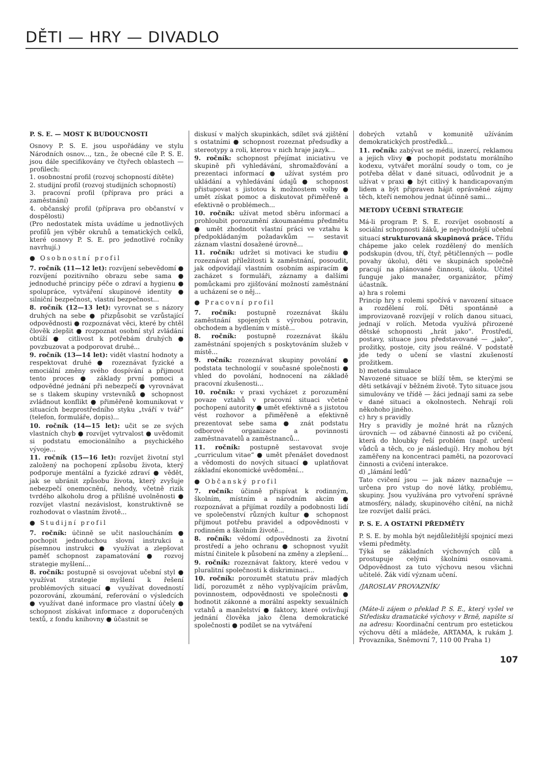DĚTI — HRY — DIVADLO
P. S. E. — MOST K BUDOUCNOSTI
Osnovy P. S. E. jsou uspořádány ve stylu Národních osnov..., tzn., že obecné cíle P. S. E. jsou dále specifikovány ve čtyřech oblastech — profilech:
1. osobnostní profil (rozvoj schopností dítěte)
2. studijní profil (rozvoj studijních schopností)
3. pracovní profil (příprava pro práci a zaměstnání)
4. občanský profil (příprava pro občanství v dospělosti)
(Pro nedostatek místa uvádíme u jednotlivých profilů jen výběr okruhů a tematických celků, které osnovy P. S. E. pro jednotlivé ročníky navrhují.)
● Osobnostní profil
7. ročník (11—12 let): rozvíjení sebevědomí ● rozvíjení pozitivního obrazu sebe sama ● jednoduché principy péče o zdraví a hygienu ● spolupráce, vytváření skupinové identity ● silniční bezpečnost, vlastní bezpečnost...
8. ročník (12—13 let): vyrovnat se s názory druhých na sebe ● přizpůsobit se vzrůstající odpovědnosti ● rozpoznávat věci, které by chtěl člověk zlepšit ● rozpoznat osobní styl zvládání obtíží ● citlivost k potřebám druhých ● povzbuzovat a podporovat druhé...
9. ročník (13—14 let): vidět vlastní hodnoty a respektovat druhé ● rozeznávat fyzické a emociální změny svého dospívání a přijmout tento proces ● základy první pomoci a odpovědné jednání při nebezpečí ● vyrovnávat se s tlakem skupiny vrstevníků ● schopnost zvládnout konflikt ● přiměřeně komunikovat v situacích bezprostředního styku „tváří v tvář“ (telefon, formuláře, dopis)...
10. ročník (14—15 let): učit se ze svých vlastních chyb ● rozvíjet vytrvalost ● uvědomit si podstatu emocionálního a psychického vývoje...
11. ročník (15—16 let): rozvíjet životní styl založený na pochopení způsobu života, který podporuje mentální a fyzické zdraví ● vědět, jak se ubránit způsobu života, který zvyšuje nebezpečí onemocnění, nehody, včetně rizik tvrdého alkoholu drog a přílišné uvolněnosti ● rozvíjet vlastní nezávislost, konstruktivně se rozhodovat o vlastním životě...
● Studijní profil
7. ročník: účinně se učit nasloucháním ● pochopit jednoduchou slovní instrukci a písemnou instrukci ● využívat a zlepšovat paměť schopnost zapamatování ● rozvoj strategie myšlení...
8. ročník: postupně si osvojovat učební styl ● využívat strategie myšlení k řešení problémových situací ● využívat dovedností pozorování, zkoumání, referování o výsledcích ● využívat dané informace pro vlastní účely ● schopnost získávat informace z doporučených textů, z fondu knihovny ● účastnit se
diskusí v malých skupinkách, sdílet svá zjištění s ostatními ● schopnost rozeznat předsudky a stereotypy a roli, kterou v nich hraje jazyk...
9. ročník: schopnost přejímat iniciativu ve skupině při vyhledávání, shromažďování a prezentaci informací ● užívat systém pro ukládání a vyhledávání údajů ● schopnost přistupovat s jistotou k možnostem volby ● umět získat pomoc a diskutovat přiměřeně a efektivně o problémech...
10. ročník: užívat metod sběru informací a prohloubit porozumění zkoumanému předmětu ● umět zhodnotit vlastní práci ve vztahu k předpokládaným požadavkům — sestavit záznam vlastní dosažené úrovně...
11. ročník: udržet si motivaci ke studiu ● rozeznávat příležitosti k zaměstnání, posoudit, jak odpovídají vlastním osobním aspiracím ● zacházet s formuláři, záznamy a dalšími pomůckami pro zjišťování možností zaměstnání a ucházení se o něj...
● Pracovní profil
7. ročník: postupně rozeznávat škálu zaměstnání spojených s výrobou potravin, obchodem a bydlením v místě...
8. ročník: postupně rozeznávat škálu zaměstnání spojených s poskytováním služeb v místě...
9. ročník: rozeznávat skupiny povolání ● podstata technologií v současné společnosti ● vhled do povolání, hodnocení na základě pracovní zkušenosti...
10. ročník: v praxi vycházet z porozumění povaze vztahů v pracovní situaci včetně pochopení autority ● umět efektivně a s jistotou vést rozhovor a přiměřeně a efektivně prezentovat sebe sama ● znát podstatu odborové organizace a povinnosti zaměstnavatelů a zaměstnanců...
11. ročník: postupně sestavovat svoje „curriculum vitae“ ● umět přenášet dovednost a vědomosti do nových situací ● uplatňovat základní ekonomické uvědomění...
● Občanský profil
7. ročník: účinně přispívat k rodinným, školním, místním a národním akcím ● rozpoznávat a přijímat rozdíly a podobnosti lidí ve společenství různých kultur ● schopnost přijmout potřebu pravidel a odpovědnosti v rodinném a školním životě...
8. ročník: vědomí odpovědnosti za životní prostředí a jeho ochranu ● schopnost využít místní činitele k působení na změny a zlepšení...
9. ročník: rozeznávat faktory, které vedou v pluralitní společnosti k diskriminaci...
10. ročník: porozumět statutu práv mladých lidí, porozumět z něho vyplývajícím právům, povinnostem, odpovědnosti ve společnosti ● hodnotit zákonné a morální aspekty sexuálních vztahů a manželství ● faktory, které ovlivňují jednání člověka jako člena demokratické společnosti ● podílet se na vytváření
dobrých vztahů v komunitě užíváním demokratických prostředků...
11. ročník: zabývat se médii, inzercí, reklamou a jejich vlivy ● pochopit podstatu morálního kodexu, vytvářet morální soudy o tom, co je potřeba dělat v dané situaci, odůvodnit je a užívat v praxi ● být citlivý k handicapovaným lidem a být připraven hájit oprávněné zájmy těch, kteří nemohou jednat účinně sami...
METODY UČEBNÍ STRATEGIE
Má-li program P. S. E. rozvíjet osobností a sociální schopnosti žáků, je nejvhodnější učební situací strukturovaná skupinová práce. Třídu chápeme jako celek rozdělený do menších podskupin (dvou, tří, čtyř, pětičlenných — podle povahy úkolu), děti ve skupinách společně pracují na plánované činnosti, úkolu. Učitel funguje jako manažer, organizátor, přímý účastník.
a) hra s rolemi
Princip hry s rolemi spočívá v navození situace a rozdělení rolí. Děti spontánně a improvizovaně rozvíjejí v rolích danou situaci, jednají v rolích. Metoda využívá přirozené dětské schopnosti „hrát jako“. Prostředí, postavy, situace jsou představované — „jako“, prožitky, postoje, city jsou reálné. V podstatě jde tedy o učení se vlastní zkušeností prožitkem.
b) metoda simulace
Navozené situace se blíží těm, se kterými se děti setkávají v běžném životě. Tyto situace jsou simulovány ve třídě — žáci jednají sami za sebe v dané situaci a okolnostech. Nehrají roli někohoho jiného.
c) hry s pravidly
Hry s pravidly je možné hrát na různých úrovních — od zábavné činnosti až po cvičení, která do hloubky řeší problém (např. určení vůdců a těch, co je následují). Hry mohou být zaměřeny na koncentraci paměti, na pozorovací činnosti a cvičení interakce.
d) „lámání ledů“
Tato cvičení jsou — jak název naznačuje — určena pro vstup do nové látky, problému, skupiny. Jsou využívána pro vytvoření správné atmosféry, nálady, skupinového cítění, na nichž lze rozvíjet další práci.
P. S. E. A OSTATNÍ PŘEDMĚTY
P. S. E. by mohla být nejdůležitější spojnicí mezi všemi předměty.
Týká se základních výchovných cílů a prostupuje celými školními osnovami. Odpovědnost za tuto výchovu nesou všichni učitelé. Žák vidí význam učení.
/JAROSLAV PROVAZNÍK/
(Máte-li zájem o překlad P. S. E., který vyšel ve Středisku dramatické výchovy v Brně, napište si na adresu: Koordinační centrum pro estetickou výchovu dětí a mládeže, ARTAMA, k rukám J. Provazníka, Sněmovní 7, 110 00 Praha 1)
107